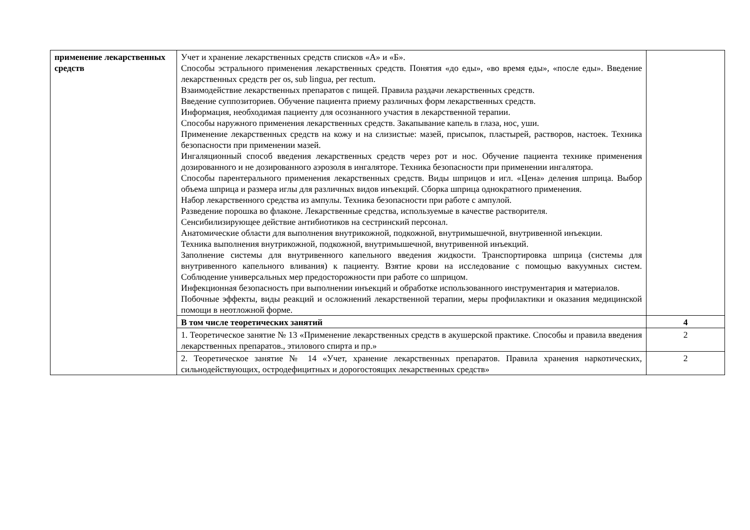| применение лекарственных средств | Учет и хранение лекарственных средств списков «А» и «Б». Способы эстрального применения лекарственных средств. Понятия «до еды», «во время еды», «после еды». Введение лекарственных средств per os, sub lingua, per rectum. Взаимодействие лекарственных препаратов с пищей. Правила раздачи лекарственных средств. Введение суппозиториев. Обучение пациента приему различных форм лекарственных средств. Информация, необходимая пациенту для осознанного участия в лекарственной терапии. Способы наружного применения лекарственных средств. Закапывание капель в глаза, нос, уши. Применение лекарственных средств на кожу и на слизистые: мазей, присыпок, пластырей, растворов, настоек. Техника безопасности при применении мазей. Ингаляционный способ введения лекарственных средств через рот и нос. Обучение пациента технике применения дозированного и не дозированного аэрозоля в ингаляторе. Техника безопасности при применении ингалятора. Способы парентерального применения лекарственных средств. Виды шприцов и игл. «Цена» деления шприца. Выбор объема шприца и размера иглы для различных видов инъекций. Сборка шприца однократного применения. Набор лекарственного средства из ампулы. Техника безопасности при работе с ампулой. Разведение порошка во флаконе. Лекарственные средства, используемые в качестве растворителя. Сенсибилизирующее действие антибиотиков на сестринский персонал. Анатомические области для выполнения внутрикожной, подкожной, внутримышечной, внутривенной инъекции. Техника выполнения внутрикожной, подкожной, внутримышечной, внутривенной инъекций. Заполнение системы для внутривенного капельного введения жидкости. Транспортировка шприца (системы для внутривенного капельного вливания) к пациенту. Взятие крови на исследование с помощью вакуумных систем. Соблюдение универсальных мер предосторожности при работе со шприцом. Инфекционная безопасность при выполнении инъекций и обработке использованного инструментария и материалов. Побочные эффекты, виды реакций и осложнений лекарственной терапии, меры профилактики и оказания медицинской помощи в неотложной форме. | |
| | В том числе теоретических занятий | 4 |
| | 1. Теоретическое занятие № 13 «Применение лекарственных средств в акушерской практике. Способы и правила введения лекарственных препаратов., этилового спирта и пр.» | 2 |
| | 2. Теоретическое занятие № 14 «Учет, хранение лекарственных препаратов. Правила хранения наркотических, сильнодействующих, остродефицитных и дорогостоящих лекарственных средств» | 2 |